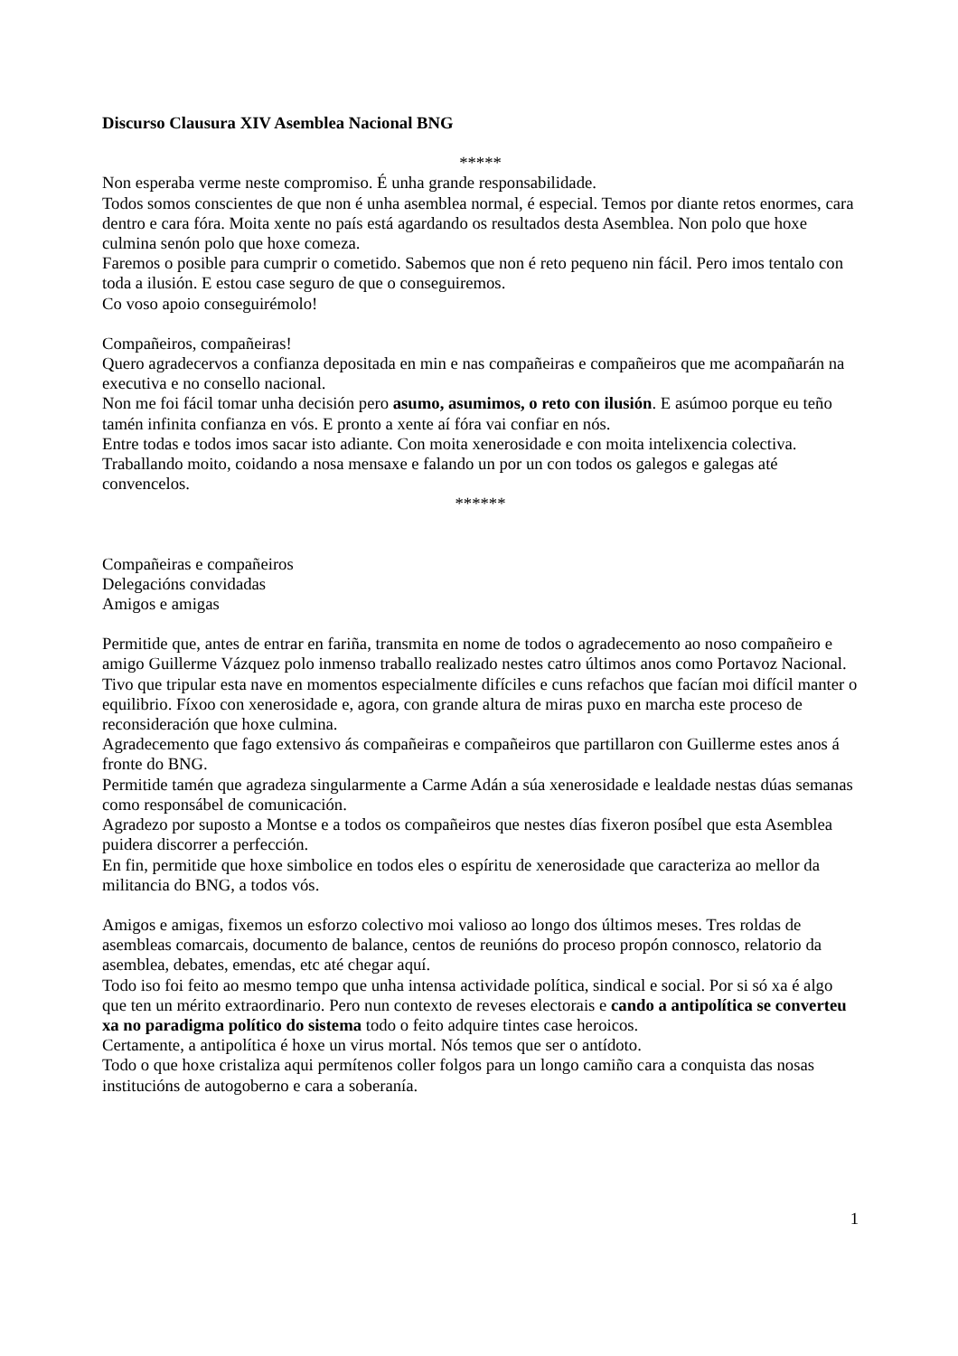Discurso Clausura XIV Asemblea Nacional BNG
*****
Non esperaba verme neste compromiso. É unha grande responsabilidade.
Todos somos conscientes de que non é unha asemblea normal, é especial. Temos por diante retos enormes, cara dentro e cara fóra. Moita xente no país está agardando os resultados desta Asemblea. Non polo que hoxe culmina senón polo que hoxe comeza.
Faremos o posible para cumprir o cometido. Sabemos que non é reto pequeno nin fácil. Pero imos tentalo con toda a ilusión. E estou case seguro de que o conseguiremos.
Co voso apoio conseguirémolo!
Compañeiros, compañeiras!
Quero agradecervos a confianza depositada en min e nas compañeiras e compañeiros que me acompañarán na executiva e no consello nacional.
Non me foi fácil tomar unha decisión pero asumo, asumimos, o reto con ilusión. E asúmoo porque eu teño tamén infinita confianza en vós. E pronto a xente aí fóra vai confiar en nós.
Entre todas e todos imos sacar isto adiante. Con moita xenerosidade e con moita intelixencia colectiva. Traballando moito, coidando a nosa mensaxe e falando un por un con todos os galegos e galegas até convencelos.
******
Compañeiras e compañeiros
Delegacións convidadas
Amigos e amigas
Permitide que, antes de entrar en fariña, transmita en nome de todos o agradecemento ao noso compañeiro e amigo Guillerme Vázquez polo inmenso traballo realizado nestes catro últimos anos como Portavoz Nacional. Tivo que tripular esta nave en momentos especialmente difíciles e cuns refachos que facían moi difícil manter o equilibrio. Fíxoo con xenerosidade e, agora, con grande altura de miras puxo en marcha este proceso de reconsideración que hoxe culmina.
Agradecemento que fago extensivo ás compañeiras e compañeiros que partillaron con Guillerme estes anos á fronte do BNG.
Permitide tamén que agradeza singularmente a Carme Adán a súa xenerosidade e lealdade nestas dúas semanas como responsábel de comunicación.
Agradezo por suposto a Montse e a todos os compañeiros que nestes días fixeron posíbel que esta Asemblea puidera discorrer a perfección.
En fin, permitide que hoxe simbolice en todos eles o espíritu de xenerosidade que caracteriza ao mellor da militancia do BNG, a todos vós.
Amigos e amigas, fixemos un esforzo colectivo moi valioso ao longo dos últimos meses. Tres roldas de asembleas comarcais, documento de balance, centos de reunións do proceso propón connosco, relatorio da asemblea, debates, emendas, etc até chegar aquí.
Todo iso foi feito ao mesmo tempo que unha intensa actividade política, sindical e social. Por si só xa é algo que ten un mérito extraordinario. Pero nun contexto de reveses electorais e cando a antipolítica se converteu xa no paradigma político do sistema todo o feito adquire tintes case heroicos.
Certamente, a antipolítica é hoxe un virus mortal. Nós temos que ser o antídoto.
Todo o que hoxe cristaliza aqui permítenos coller folgos para un longo camiño cara a conquista das nosas institucións de autogoberno e cara a soberanía.
1